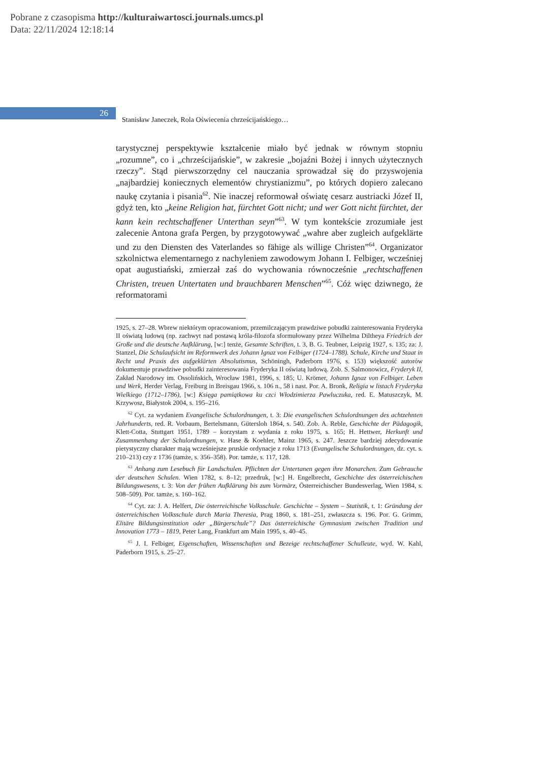Pobrane z czasopisma http://kulturaiwartosci.journals.umcs.pl
Data: 22/11/2024 12:18:14
26
Stanisław Janeczek, Rola Oświecenia chrześcijańskiego…
tarystycznej perspektywie kształcenie miało być jednak w równym stopniu „rozumne”, co i „chrześcijańskie”, w zakresie „bojaźni Bożej i innych użytecznych rzeczy”. Stąd pierwszorzędny cel nauczania sprowadzał się do przyswojenia „najbardziej koniecznych elementów chrystianizmu”, po których dopiero zalecano naukę czytania i pisania<sup>62</sup>. Nie inaczej reformował oświatę cesarz austriacki Józef II, gdyż ten, kto „keine Religion hat, fürchtet Gott nicht; und wer Gott nicht fürchtet, der kann kein rechtschaffener Unterthan seyn”<sup>63</sup>. W tym kontekście zrozumiałe jest zalecenie Antona grafa Pergen, by przygotowywać „wahre aber zugleich aufgeklärte und zu den Diensten des Vaterlandes so fähige als willige Christen”<sup>64</sup>. Organizator szkolnictwa elementarnego z nachyleniem zawodowym Johann I. Felbiger, wcześniej opat augustiański, zmierzał zaś do wychowania równocześnie „rechtschaffenen Christen, treuen Untertaten und brauchbaren Menschen”<sup>65</sup>. Cóż więc dziwnego, że reformatorami
1925, s. 27–28. Wbrew niektórym opracowaniom, przemilczającym prawdziwe pobudki zainteresowania Fryderyka II oświatą ludową (np. zachwyt nad postawą króla-filozofa sformułowany przez Wilhelma Diltheya Friedrich der Große und die deutsche Aufklärung, [w:] tenże, Gesamte Schriften, t. 3, B. G. Teubner, Leipzig 1927, s. 135; za: J. Stanzel, Die Schulaufsicht im Reformwerk des Johann Ignaz von Felbiger (1724–1788). Schule, Kirche und Staat in Recht und Praxis des aufgeklärten Absolutismus, Schöningh, Paderborn 1976, s. 153) większość autorów dokumentuje prawdziwe pobudki zainteresowania Fryderyka II oświatą ludową. Zob. S. Salmonowicz, Fryderyk II, Zakład Narodowy im. Ossolińskich, Wrocław 1981, 1996, s. 185; U. Krömer, Johann Ignaz von Felbiger. Leben und Werk, Herder Verlag, Freiburg in Breisgau 1966, s. 106 n., 58 i nast. Por. A. Bronk, Religia w listach Fryderyka Wielkiego (1712–1786), [w:] Księga pamiątkowa ku czci Włodzimierza Pawluczuka, red. E. Matuszczyk, M. Krzywosz, Białystok 2004, s. 195–216.
<sup>62</sup> Cyt. za wydaniem Evangelische Schulordnungen, t. 3: Die evangelischen Schulordnungen des achtzehnten Jahrhunderts, red. R. Vorbaum, Bertelsmann, Gütersloh 1864, s. 540. Zob. A. Reble, Geschichte der Pädagogik, Klett-Cotta, Stuttgart 1951, 1789 – korzystam z wydania z roku 1975, s. 165; H. Hettwer, Herkunft und Zusammenhang der Schulordnungen, v. Hase & Koehler, Mainz 1965, s. 247. Jeszcze bardziej zdecydowanie pietystyczny charakter mają wcześniejsze pruskie ordynacje z roku 1713 (Evangelische Schulordnungen, dz. cyt. s. 210–213) czy z 1736 (tamże, s. 356–358). Por. tamże, s. 117, 128.
<sup>63</sup> Anhang zum Lesebuch für Landschulen. Pflichten der Untertanen gegen ihre Monarchen. Zum Gebrauche der deutschen Schulen. Wien 1782, s. 8–12; przedruk, [w:] H. Engelbrecht, Geschichte des österreichischen Bildungswesens, t. 3: Von der frühen Aufklärung bis zum Vormärz, Österreichischer Bundesverlag, Wien 1984, s. 508–509). Por. tamże, s. 160–162.
<sup>64</sup> Cyt. za: J. A. Helfert, Die österreichische Volksschule. Geschichte – System – Statistik, t. 1: Gründung der österreichischen Volksschule durch Maria Theresia, Prag 1860, s. 181–251, zwłaszcza s. 196. Por. G. Grimm, Elitäre Bildungsinstitution oder „Bürgerschule”? Das österreichische Gymnasium zwischen Tradition und Innovation 1773 – 1819, Peter Lang, Frankfurt am Main 1995, s. 40–45.
<sup>65</sup> J. I. Felbiger, Eigenschaften, Wissenschaften und Bezeige rechtschaffener Schulleute, wyd. W. Kahl, Paderborn 1915, s. 25–27.